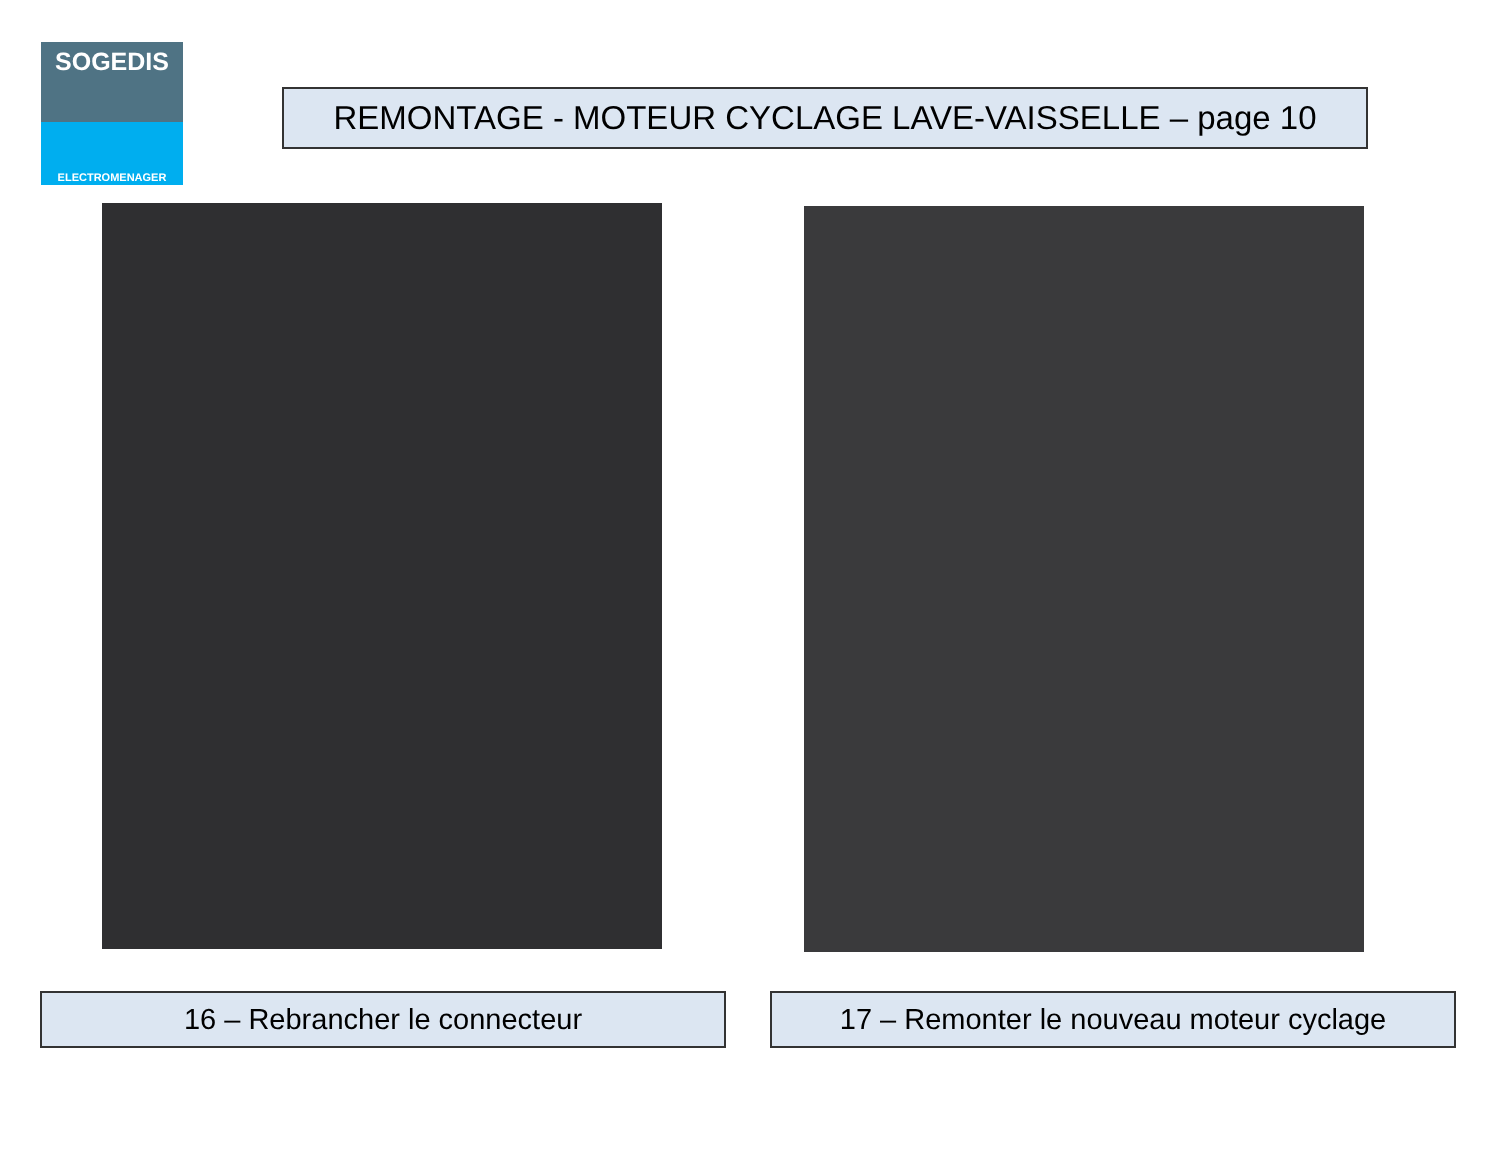SOGEDIS
ELECTROMENAGER
REMONTAGE - MOTEUR CYCLAGE LAVE-VAISSELLE – page 10
16 – Rebrancher le connecteur 17 – Remonter le nouveau moteur cyclage